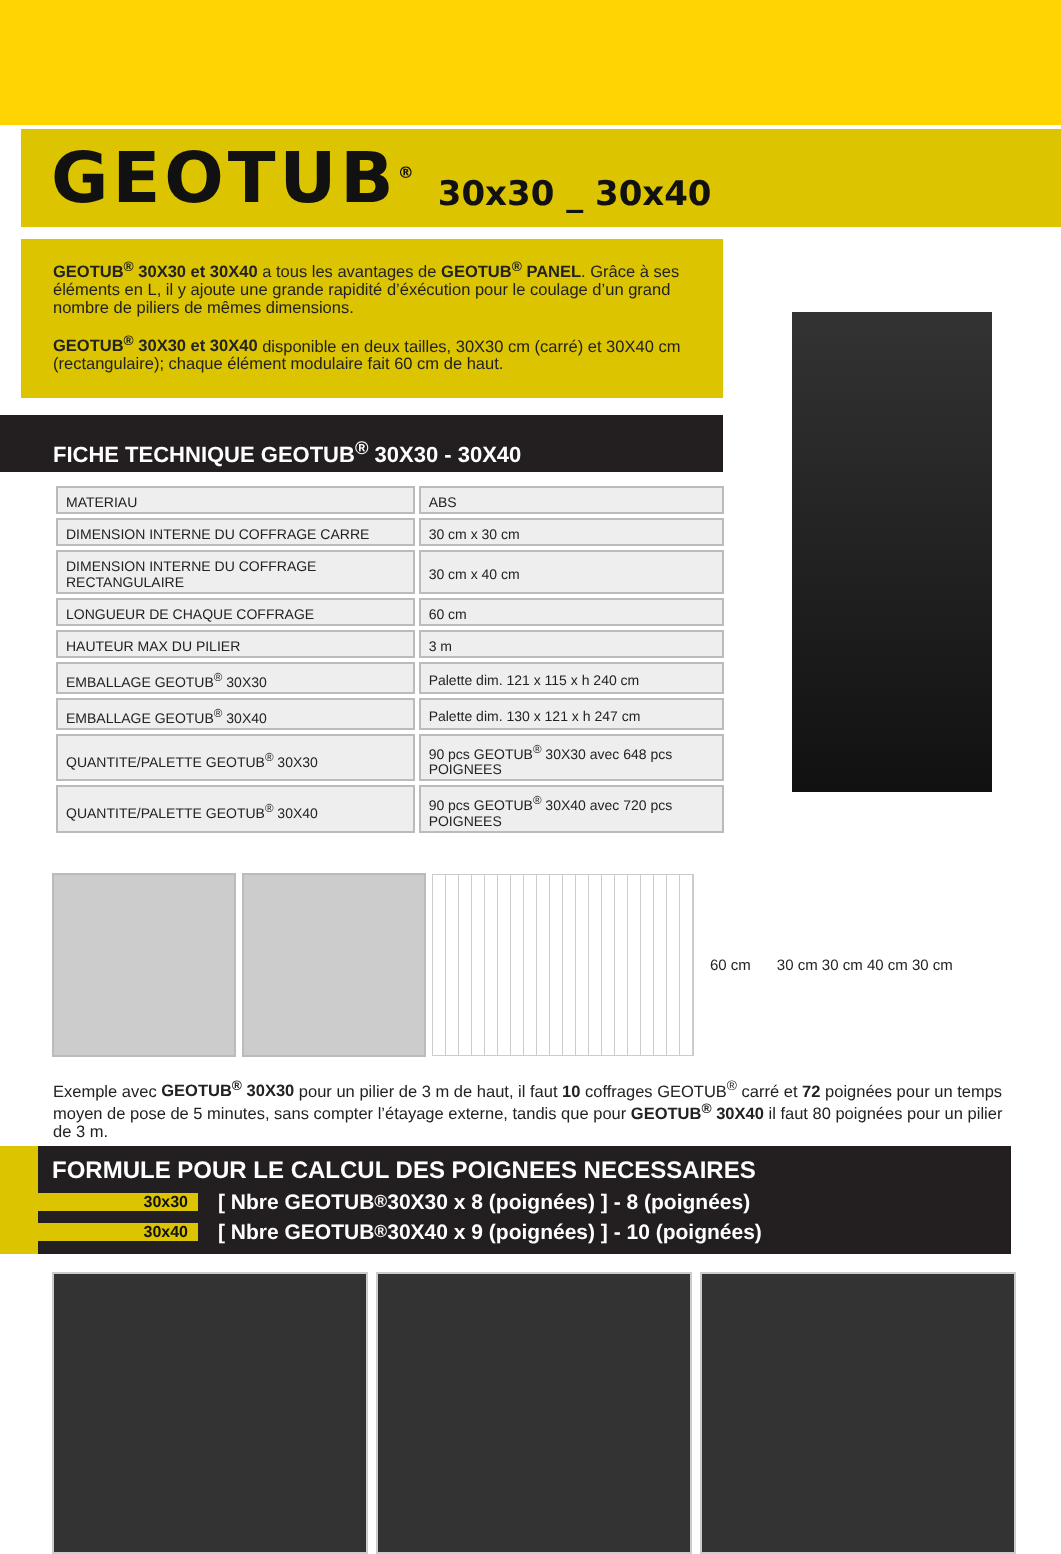GEOTUB<sup>®</sup> 30x30 _ 30x40
GEOTUB<sup>®</sup> 30X30 et 30X40 a tous les avantages de GEOTUB<sup>®</sup> PANEL. Grâce à ses éléments en L, il y ajoute une grande rapidité d’éxécution pour le coulage d’un grand nombre de piliers de mêmes dimensions.
GEOTUB<sup>®</sup> 30X30 et 30X40 disponible en deux tailles, 30X30 cm (carré) et 30X40 cm (rectangulaire); chaque élément modulaire fait 60 cm de haut.
FICHE TECHNIQUE GEOTUB<sup>®</sup> 30X30 - 30X40
| MATERIAU | ABS |
| DIMENSION INTERNE DU COFFRAGE CARRE | 30 cm x 30 cm |
| DIMENSION INTERNE DU COFFRAGE RECTANGULAIRE | 30 cm x 40 cm |
| LONGUEUR DE CHAQUE COFFRAGE | 60 cm |
| HAUTEUR MAX DU PILIER | 3 m |
| EMBALLAGE GEOTUB<sup>®</sup> 30X30 | Palette dim. 121 x 115 x h 240 cm |
| EMBALLAGE GEOTUB<sup>®</sup> 30X40 | Palette dim. 130 x 121 x h 247 cm |
| QUANTITE/PALETTE GEOTUB<sup>®</sup> 30X30 | 90 pcs GEOTUB<sup>®</sup> 30X30 avec 648 pcs POIGNEES |
| QUANTITE/PALETTE GEOTUB<sup>®</sup> 30X40 | 90 pcs GEOTUB<sup>®</sup> 30X40 avec 720 pcs POIGNEES |
60 cm 30 cm 30 cm 40 cm 30 cm
Exemple avec GEOTUB<sup>®</sup> 30X30 pour un pilier de 3 m de haut, il faut 10 coffrages GEOTUB<sup>®</sup> carré et 72 poignées pour un temps moyen de pose de 5 minutes, sans compter l’étayage externe, tandis que pour GEOTUB<sup>®</sup> 30X40 il faut 80 poignées pour un pilier de 3 m.
FORMULE POUR LE CALCUL DES POIGNEES NECESSAIRES
30x30 [ Nbre GEOTUB<sup>®</sup> 30X30 x 8 (poignées) ] - 8 (poignées)
30x40 [ Nbre GEOTUB<sup>®</sup> 30X40 x 9 (poignées) ] - 10 (poignées)